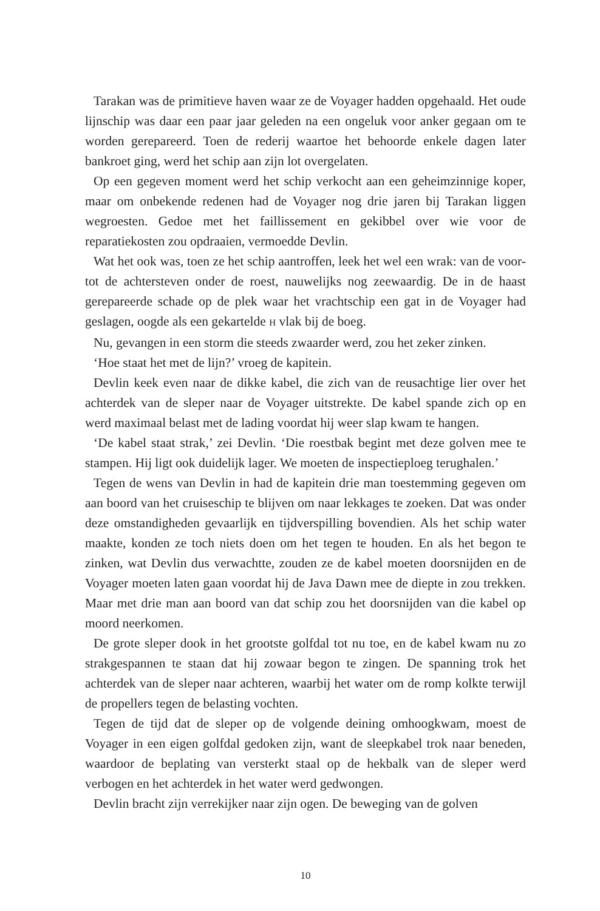Tarakan was de primitieve haven waar ze de Voyager hadden opgehaald. Het oude lijnschip was daar een paar jaar geleden na een ongeluk voor anker gegaan om te worden gerepareerd. Toen de rederij waartoe het behoorde enkele dagen later bankroet ging, werd het schip aan zijn lot overgelaten.
Op een gegeven moment werd het schip verkocht aan een geheimzinnige koper, maar om onbekende redenen had de Voyager nog drie jaren bij Tarakan liggen wegroesten. Gedoe met het faillissement en gekibbel over wie voor de reparatiekosten zou opdraaien, vermoedde Devlin.
Wat het ook was, toen ze het schip aantroffen, leek het wel een wrak: van de voor- tot de achtersteven onder de roest, nauwelijks nog zeewaardig. De in de haast gerepareerde schade op de plek waar het vrachtschip een gat in de Voyager had geslagen, oogde als een gekartelde H vlak bij de boeg.
Nu, gevangen in een storm die steeds zwaarder werd, zou het zeker zinken.
‘Hoe staat het met de lijn?’ vroeg de kapitein.
Devlin keek even naar de dikke kabel, die zich van de reusachtige lier over het achterdek van de sleper naar de Voyager uitstrekte. De kabel spande zich op en werd maximaal belast met de lading voordat hij weer slap kwam te hangen.
‘De kabel staat strak,’ zei Devlin. ‘Die roestbak begint met deze golven mee te stampen. Hij ligt ook duidelijk lager. We moeten de inspectieploeg terughalen.’
Tegen de wens van Devlin in had de kapitein drie man toestemming gegeven om aan boord van het cruiseschip te blijven om naar lekkages te zoeken. Dat was onder deze omstandigheden gevaarlijk en tijdverspilling bovendien. Als het schip water maakte, konden ze toch niets doen om het tegen te houden. En als het begon te zinken, wat Devlin dus verwachtte, zouden ze de kabel moeten doorsnijden en de Voyager moeten laten gaan voordat hij de Java Dawn mee de diepte in zou trekken. Maar met drie man aan boord van dat schip zou het doorsnijden van die kabel op moord neerkomen.
De grote sleper dook in het grootste golfdal tot nu toe, en de kabel kwam nu zo strakgespannen te staan dat hij zowaar begon te zingen. De spanning trok het achterdek van de sleper naar achteren, waarbij het water om de romp kolkte terwijl de propellers tegen de belasting vochten.
Tegen de tijd dat de sleper op de volgende deining omhoogkwam, moest de Voyager in een eigen golfdal gedoken zijn, want de sleepkabel trok naar beneden, waardoor de beplating van versterkt staal op de hekbalk van de sleper werd verbogen en het achterdek in het water werd gedwongen.
Devlin bracht zijn verrekijker naar zijn ogen. De beweging van de golven
10